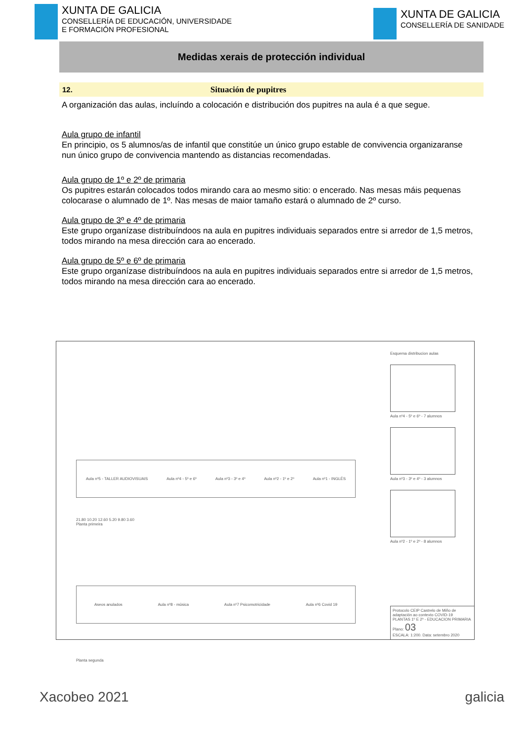XUNTA DE GALICIA
CONSELLERÍA DE EDUCACIÓN, UNIVERSIDADE
E FORMACIÓN PROFESIONAL
XUNTA DE GALICIA
CONSELLERÍA DE SANIDADE
Medidas xerais de protección individual
12. Situación de pupitres
A organización das aulas, incluíndo a colocación e distribución dos pupitres na aula é a que segue.
Aula grupo de infantil
En principio, os 5 alumnos/as de infantil que constitúe un único grupo estable de convivencia organizaranse nun único grupo de convivencia mantendo as distancias recomendadas.
Aula grupo de 1º e 2º de primaria
Os pupitres estarán colocados todos mirando cara ao mesmo sitio: o encerado. Nas mesas máis pequenas colocarase o alumnado de 1º. Nas mesas de maior tamaño estará o alumnado de 2º curso.
Aula grupo de 3º e 4º de primaria
Este grupo organízase distribuíndoos na aula en pupitres individuais separados entre si arredor de 1,5 metros, todos mirando na mesa dirección cara ao encerado.
Aula grupo de 5º e 6º de primaria
Este grupo organízase distribuíndoos na aula en pupitres individuais separados entre si arredor de 1,5 metros, todos mirando na mesa dirección cara ao encerado.
Aula nº5 - TALLER AUDIOVISUAIS Aula nº4 - 5º e 6º Aula nº3 - 3º e 4º Aula nº2 - 1º e 2º Aula nº1 - INGLÉS
21.80 10.20 12.60 5.20 9.80 3.60
Planta primeira
Aseos anulados Aula nº8 - música Aula nº7 Psicomotricidade Aula nº6 Covid 19
Planta segunda
Esquema distribucion aulas
Aula nº4 - 5º e 6º - 7 alumnos
Aula nº3 - 3º e 4º - 3 alumnos
Aula nº2 - 1º e 2º - 8 alumnos
Protocolo CEIP Castrelo de Miño de adaptación ao contexto COVID-19
PLANTAS 1º E 2º - EDUCACION PRIMARIA Plano: 03
ESCALA: 1:200. Data: setembro 2020
Xacobeo 2021 galicia